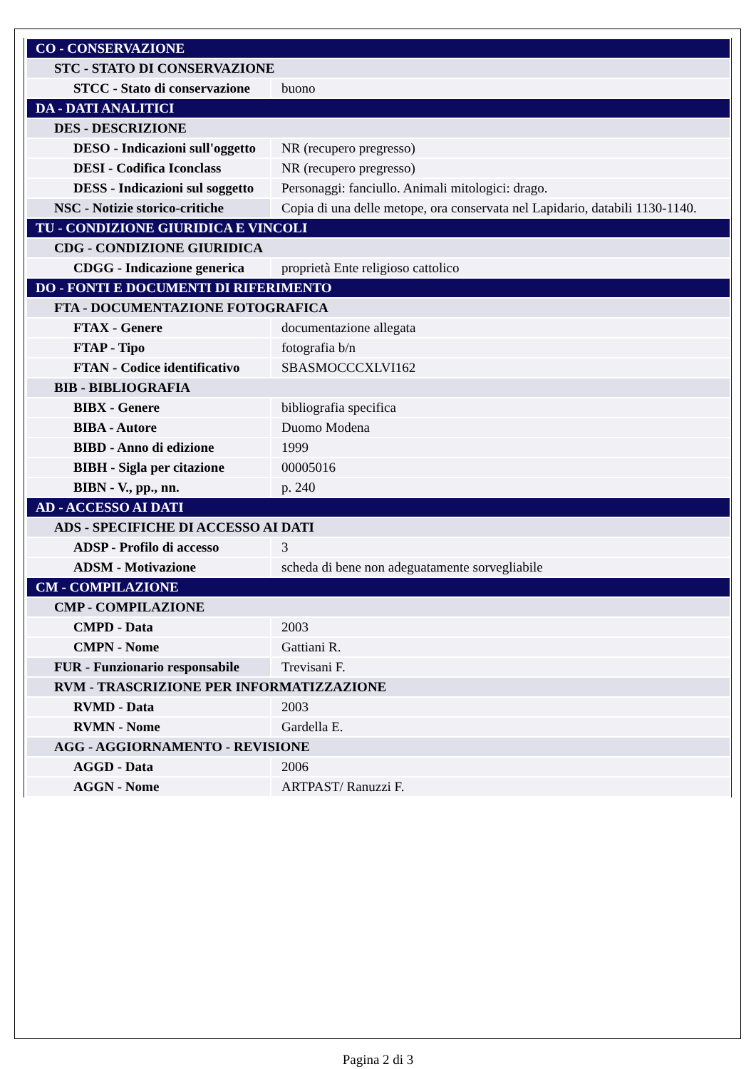| CO - CONSERVAZIONE | |
| STC - STATO DI CONSERVAZIONE | |
| STCC - Stato di conservazione | buono |
| DA - DATI ANALITICI | |
| DES - DESCRIZIONE | |
| DESO - Indicazioni sull'oggetto | NR (recupero pregresso) |
| DESI - Codifica Iconclass | NR (recupero pregresso) |
| DESS - Indicazioni sul soggetto | Personaggi: fanciullo. Animali mitologici: drago. |
| NSC - Notizie storico-critiche | Copia di una delle metope, ora conservata nel Lapidario, databili 1130-1140. |
| TU - CONDIZIONE GIURIDICA E VINCOLI | |
| CDG - CONDIZIONE GIURIDICA | |
| CDGG - Indicazione generica | proprietà Ente religioso cattolico |
| DO - FONTI E DOCUMENTI DI RIFERIMENTO | |
| FTA - DOCUMENTAZIONE FOTOGRAFICA | |
| FTAX - Genere | documentazione allegata |
| FTAP - Tipo | fotografia b/n |
| FTAN - Codice identificativo | SBASMOCCCXLVI162 |
| BIB - BIBLIOGRAFIA | |
| BIBX - Genere | bibliografia specifica |
| BIBA - Autore | Duomo Modena |
| BIBD - Anno di edizione | 1999 |
| BIBH - Sigla per citazione | 00005016 |
| BIBN - V., pp., nn. | p. 240 |
| AD - ACCESSO AI DATI | |
| ADS - SPECIFICHE DI ACCESSO AI DATI | |
| ADSP - Profilo di accesso | 3 |
| ADSM - Motivazione | scheda di bene non adeguatamente sorvegliabile |
| CM - COMPILAZIONE | |
| CMP - COMPILAZIONE | |
| CMPD - Data | 2003 |
| CMPN - Nome | Gattiani R. |
| FUR - Funzionario responsabile | Trevisani F. |
| RVM - TRASCRIZIONE PER INFORMATIZZAZIONE | |
| RVMD - Data | 2003 |
| RVMN - Nome | Gardella E. |
| AGG - AGGIORNAMENTO - REVISIONE | |
| AGGD - Data | 2006 |
| AGGN - Nome | ARTPAST/ Ranuzzi F. |
Pagina 2 di 3